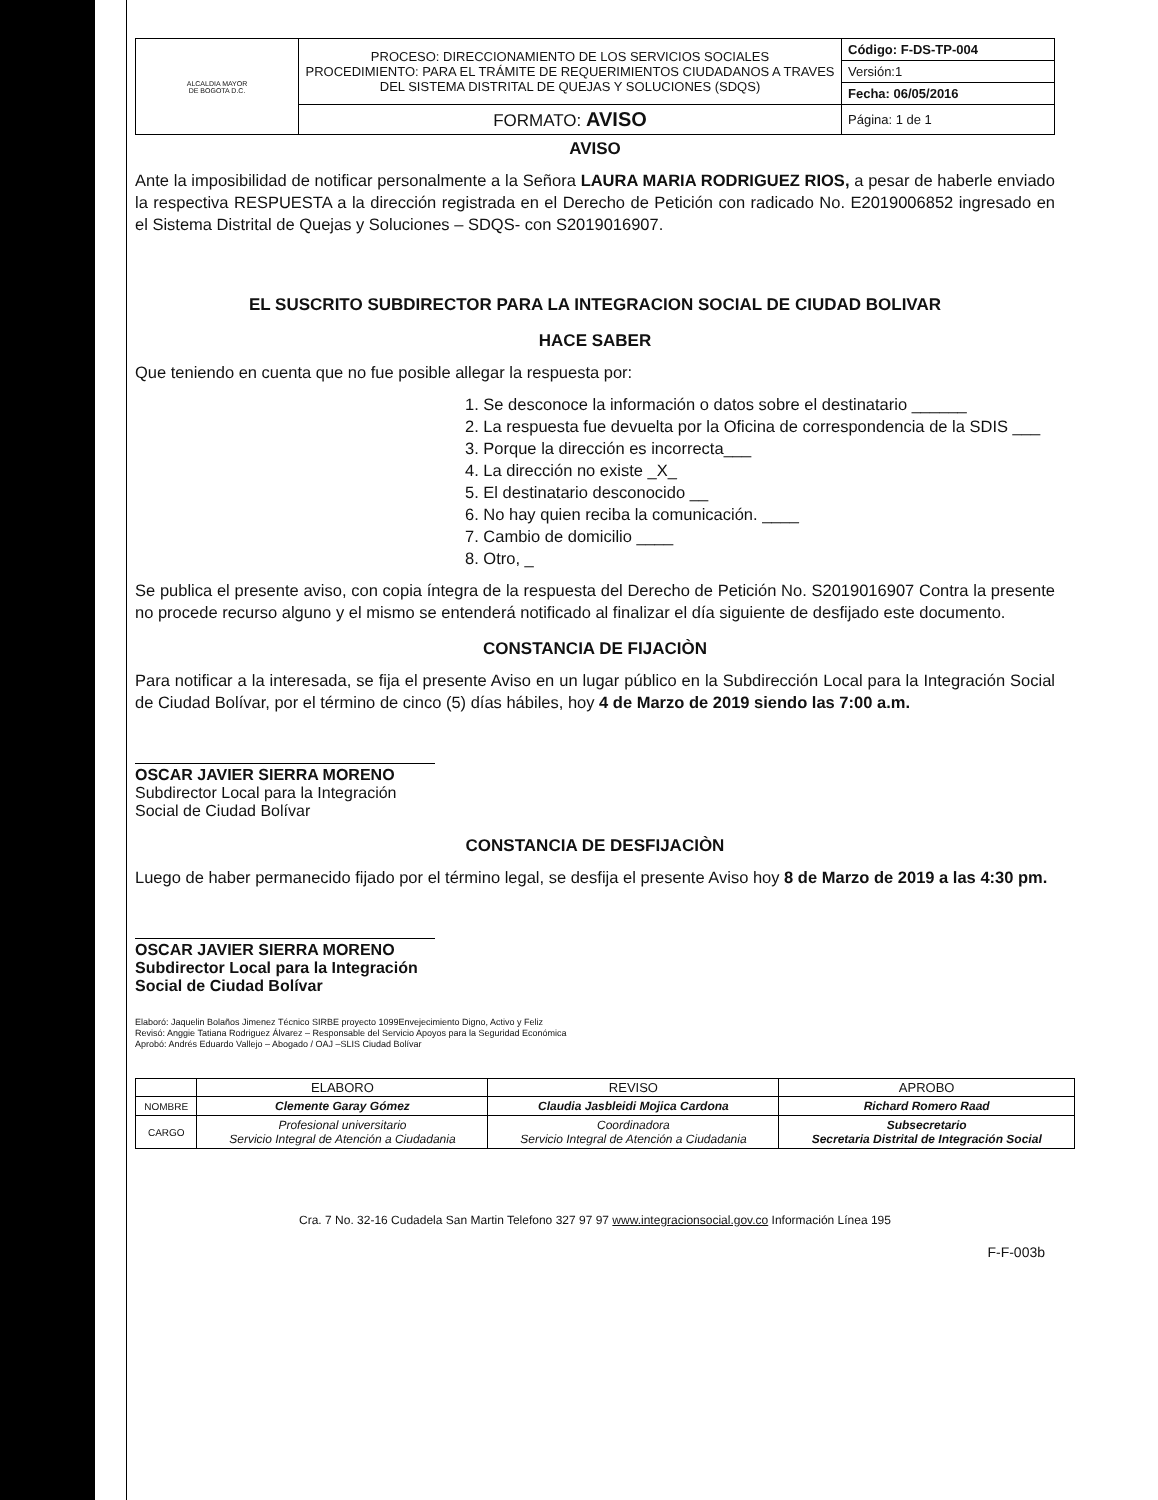| ALCALDIA MAYOR DE BOGOTA D.C. | PROCESO: DIRECCIONAMIENTO DE LOS SERVICIOS SOCIALES PROCEDIMIENTO: PARA EL TRÁMITE DE REQUERIMIENTOS CIUDADANOS A TRAVES DEL SISTEMA DISTRITAL DE QUEJAS Y SOLUCIONES (SDQS) | Código: F-DS-TP-004 |
| | | Versión:1 |
| | | Fecha: 06/05/2016 |
| | FORMATO: AVISO | Página: 1 de 1 |
AVISO
Ante la imposibilidad de notificar personalmente a la Señora LAURA MARIA RODRIGUEZ RIOS, a pesar de haberle enviado la respectiva RESPUESTA a la dirección registrada en el Derecho de Petición con radicado No. E2019006852 ingresado en el Sistema Distrital de Quejas y Soluciones – SDQS- con S2019016907.
EL SUSCRITO SUBDIRECTOR PARA LA INTEGRACION SOCIAL DE CIUDAD BOLIVAR
HACE SABER
Que teniendo en cuenta que no fue posible allegar la respuesta por:
1. Se desconoce la información o datos sobre el destinatario ______
2. La respuesta fue devuelta por la Oficina de correspondencia de la SDIS ___
3. Porque la dirección es incorrecta___
4. La dirección no existe _X_
5. El destinatario desconocido __
6. No hay quien reciba la comunicación. ____
7. Cambio de domicilio ____
8. Otro, _
Se publica el presente aviso, con copia íntegra de la respuesta del Derecho de Petición No. S2019016907 Contra la presente no procede recurso alguno y el mismo se entenderá notificado al finalizar el día siguiente de desfijado este documento.
CONSTANCIA DE FIJACIÒN
Para notificar a la interesada, se fija el presente Aviso en un lugar público en la Subdirección Local para la Integración Social de Ciudad Bolívar, por el término de cinco (5) días hábiles, hoy 4 de Marzo de 2019 siendo las 7:00 a.m.
OSCAR JAVIER SIERRA MORENO
Subdirector Local para la Integración Social de Ciudad Bolívar
CONSTANCIA DE DESFIJACIÒN
Luego de haber permanecido fijado por el término legal, se desfija el presente Aviso hoy 8 de Marzo de 2019 a las 4:30 pm.
OSCAR JAVIER SIERRA MORENO
Subdirector Local para la Integración Social de Ciudad Bolívar
Elaboró: Jaquelin Bolaños Jimenez Técnico SIRBE proyecto 1099Envejecimiento Digno, Activo y Feliz
Revisó: Anggie Tatiana Rodriguez Álvarez – Responsable del Servicio Apoyos para la Seguridad Económica
Aprobó: Andrés Eduardo Vallejo – Abogado / OAJ –SLIS Ciudad Bolívar
| | ELABORO | REVISO | APROBO |
| NOMBRE | Clemente Garay Gómez | Claudia Jasbleidi Mojica Cardona | Richard Romero Raad |
| CARGO | Profesional universitario Servicio Integral de Atención a Ciudadania | Coordinadora Servicio Integral de Atención a Ciudadania | Subsecretario Secretaria Distrital de Integración Social |
Cra. 7 No. 32-16 Cudadela San Martin Telefono 327 97 97 www.integracionsocial.gov.co Información Línea 195
F-F-003b